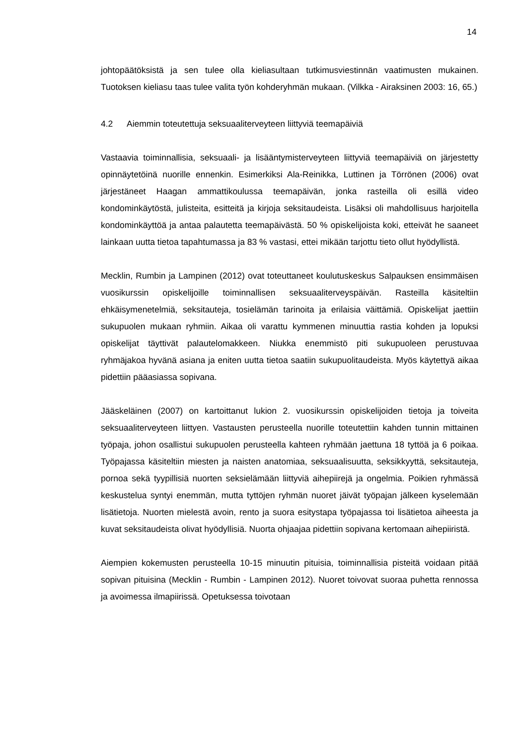14
johtopäätöksistä ja sen tulee olla kieliasultaan tutkimusviestinnän vaatimusten mukainen. Tuotoksen kieliasu taas tulee valita työn kohderyhmän mukaan. (Vilkka - Airaksinen 2003: 16, 65.)
4.2 Aiemmin toteutettuja seksuaaliterveyteen liittyviä teemapäiviä
Vastaavia toiminnallisia, seksuaali- ja lisääntymisterveyteen liittyviä teemapäiviä on järjestetty opinnäytetöinä nuorille ennenkin. Esimerkiksi Ala-Reinikka, Luttinen ja Törrönen (2006) ovat järjestäneet Haagan ammattikoulussa teemapäivän, jonka rasteilla oli esillä video kondominkäytöstä, julisteita, esitteitä ja kirjoja seksitaudeista. Lisäksi oli mahdollisuus harjoitella kondominkäyttöä ja antaa palautetta teemapäivästä. 50 % opiskelijoista koki, etteivät he saaneet lainkaan uutta tietoa tapahtumassa ja 83 % vastasi, ettei mikään tarjottu tieto ollut hyödyllistä.
Mecklin, Rumbin ja Lampinen (2012) ovat toteuttaneet koulutuskeskus Salpauksen ensimmäisen vuosikurssin opiskelijoille toiminnallisen seksuaaliterveyspäivän. Rasteilla käsiteltiin ehkäisymenetelmiä, seksitauteja, tosielämän tarinoita ja erilaisia väittämiä. Opiskelijat jaettiin sukupuolen mukaan ryhmiin. Aikaa oli varattu kymmenen minuuttia rastia kohden ja lopuksi opiskelijat täyttivät palautelomakkeen. Niukka enemmistö piti sukupuoleen perustuvaa ryhmäjakoa hyvänä asiana ja eniten uutta tietoa saatiin sukupuolitaudeista. Myös käytettyä aikaa pidettiin pääasiassa sopivana.
Jääskeläinen (2007) on kartoittanut lukion 2. vuosikurssin opiskelijoiden tietoja ja toiveita seksuaaliterveyteen liittyen. Vastausten perusteella nuorille toteutettiin kahden tunnin mittainen työpaja, johon osallistui sukupuolen perusteella kahteen ryhmään jaettuna 18 tyttöä ja 6 poikaa. Työpajassa käsiteltiin miesten ja naisten anatomiaa, seksuaalisuutta, seksikkyyttä, seksitauteja, pornoa sekä tyypillisiä nuorten seksielämään liittyviä aihepiirejä ja ongelmia. Poikien ryhmässä keskustelua syntyi enemmän, mutta tyttöjen ryhmän nuoret jäivät työpajan jälkeen kyselemään lisätietoja. Nuorten mielestä avoin, rento ja suora esitystapa työpajassa toi lisätietoa aiheesta ja kuvat seksitaudeista olivat hyödyllisiä. Nuorta ohjaajaa pidettiin sopivana kertomaan aihepiiristä.
Aiempien kokemusten perusteella 10-15 minuutin pituisia, toiminnallisia pisteitä voidaan pitää sopivan pituisina (Mecklin - Rumbin - Lampinen 2012). Nuoret toivovat suoraa puhetta rennossa ja avoimessa ilmapiirissä. Opetuksessa toivotaan